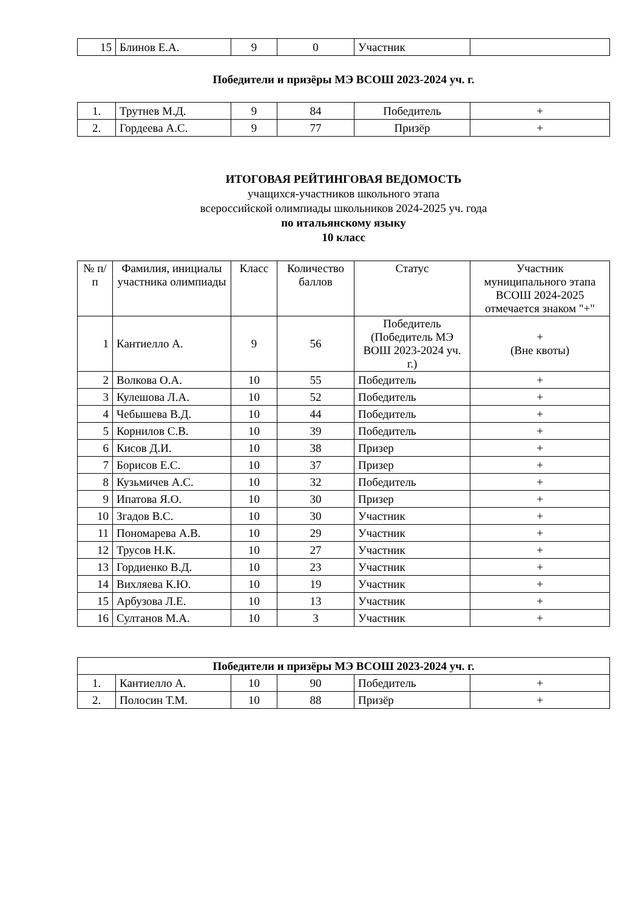| 15 | Блинов Е.А. | 9 | 0 | Участник | |
Победители и призёры МЭ ВСОШ 2023-2024 уч. г.
| 1. | Трутнев М.Д. | 9 | 84 | Победитель | + |
| 2. | Гордеева А.С. | 9 | 77 | Призёр | + |
ИТОГОВАЯ РЕЙТИНГОВАЯ ВЕДОМОСТЬ
учащихся-участников школьного этапа
всероссийской олимпиады школьников 2024-2025 уч. года
по итальянскому языку
10 класс
| № п/п | Фамилия, инициалы участника олимпиады | Класс | Количество баллов | Статус | Участник муниципального этапа ВСОШ 2024-2025 отмечается знаком "+" |
| --- | --- | --- | --- | --- | --- |
| 1 | Кантиелло А. | 9 | 56 | Победитель (Победитель МЭ ВОШ 2023-2024 уч. г.) | + (Вне квоты) |
| 2 | Волкова О.А. | 10 | 55 | Победитель | + |
| 3 | Кулешова Л.А. | 10 | 52 | Победитель | + |
| 4 | Чебышева В.Д. | 10 | 44 | Победитель | + |
| 5 | Корнилов С.В. | 10 | 39 | Победитель | + |
| 6 | Кисов Д.И. | 10 | 38 | Призер | + |
| 7 | Борисов Е.С. | 10 | 37 | Призер | + |
| 8 | Кузьмичев А.С. | 10 | 32 | Победитель | + |
| 9 | Ипатова Я.О. | 10 | 30 | Призер | + |
| 10 | Згадов В.С. | 10 | 30 | Участник | + |
| 11 | Пономарева А.В. | 10 | 29 | Участник | + |
| 12 | Трусов Н.К. | 10 | 27 | Участник | + |
| 13 | Гордиенко В.Д. | 10 | 23 | Участник | + |
| 14 | Вихляева К.Ю. | 10 | 19 | Участник | + |
| 15 | Арбузова Л.Е. | 10 | 13 | Участник | + |
| 16 | Султанов М.А. | 10 | 3 | Участник | + |
| Победители и призёры МЭ ВСОШ 2023-2024 уч. г. | | | | | |
| 1. | Кантиелло А. | 10 | 90 | Победитель | + |
| 2. | Полосин Т.М. | 10 | 88 | Призёр | + |